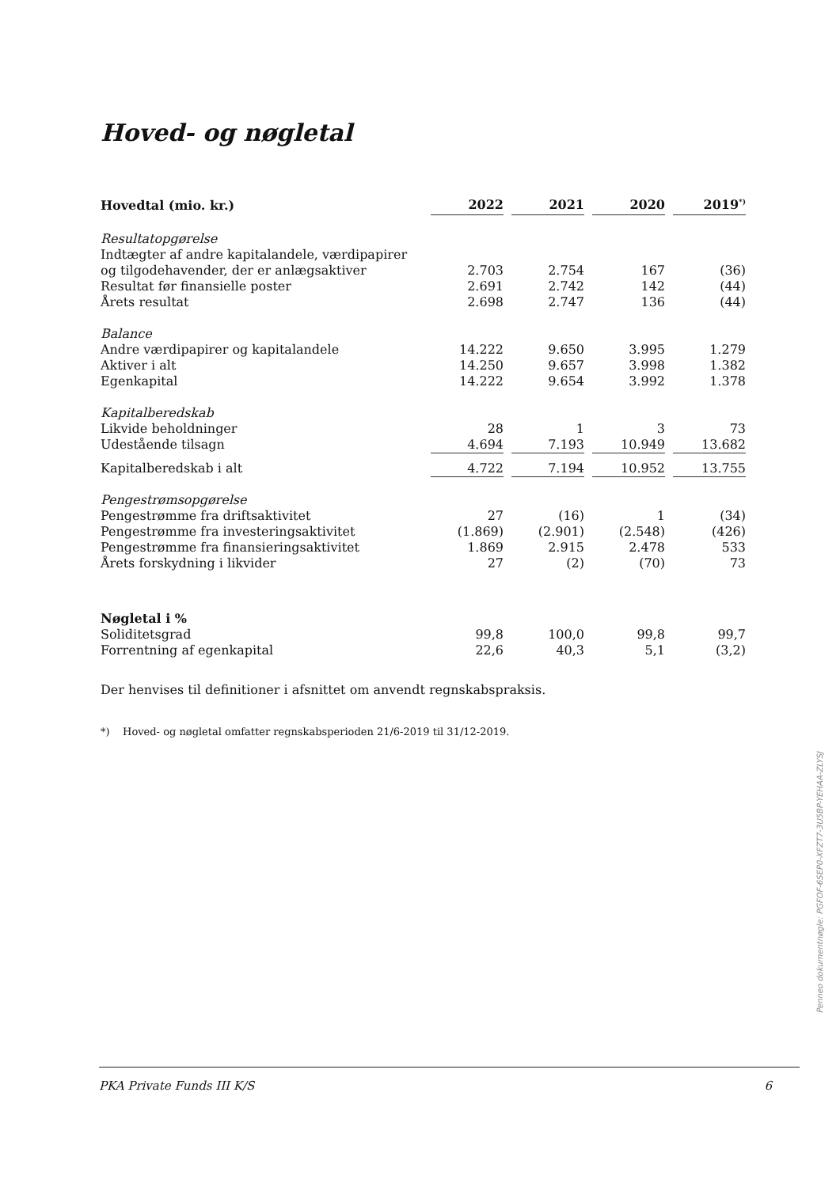Hoved- og nøgletal
| Hovedtal (mio. kr.) | 2022 | | 2021 | | 2020 | | 2019<sup>*)</sup> |
| Resultatopgørelse | | | | | | | |
| Indtægter af andre kapitalandele, værdipapirer | | | | | | | |
| og tilgodehavender, der er anlægsaktiver | 2.703 | | 2.754 | | 167 | | (36) |
| Resultat før finansielle poster | 2.691 | | 2.742 | | 142 | | (44) |
| Årets resultat | 2.698 | | 2.747 | | 136 | | (44) |
| Balance | | | | | | | |
| Andre værdipapirer og kapitalandele | 14.222 | | 9.650 | | 3.995 | | 1.279 |
| Aktiver i alt | 14.250 | | 9.657 | | 3.998 | | 1.382 |
| Egenkapital | 14.222 | | 9.654 | | 3.992 | | 1.378 |
| Kapitalberedskab | | | | | | | |
| Likvide beholdninger | 28 | | 1 | | 3 | | 73 |
| Udestående tilsagn | 4.694 | | 7.193 | | 10.949 | | 13.682 |
| Kapitalberedskab i alt | 4.722 | | 7.194 | | 10.952 | | 13.755 |
| Pengestrømsopgørelse | | | | | | | |
| Pengestrømme fra driftsaktivitet | 27 | | (16) | | 1 | | (34) |
| Pengestrømme fra investeringsaktivitet | (1.869) | | (2.901) | | (2.548) | | (426) |
| Pengestrømme fra finansieringsaktivitet | 1.869 | | 2.915 | | 2.478 | | 533 |
| Årets forskydning i likvider | 27 | | (2) | | (70) | | 73 |
| Nøgletal i % | | | | | | | |
| Soliditetsgrad | 99,8 | | 100,0 | | 99,8 | | 99,7 |
| Forrentning af egenkapital | 22,6 | | 40,3 | | 5,1 | | (3,2) |
Der henvises til definitioner i afsnittet om anvendt regnskabspraksis.
*) Hoved- og nøgletal omfatter regnskabsperioden 21/6-2019 til 31/12-2019.
PKA Private Funds III K/S 6
Penneo dokumentnøgle: PGFOF-6SEP0-XFZT7-3U5BP-YEHAA-ZLYSJ